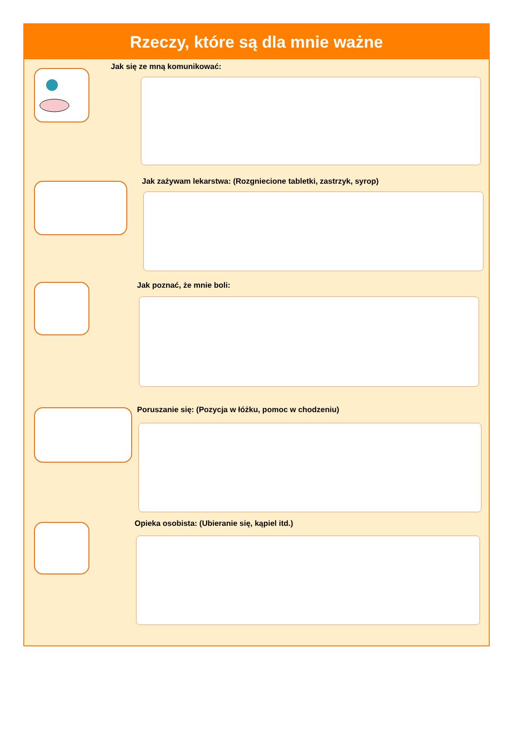Rzeczy, które są dla mnie ważne
Jak się ze mną komunikować:
Jak zażywam lekarstwa: (Rozgniecione tabletki, zastrzyk, syrop)
Jak poznać, że mnie boli:
Poruszanie się: (Pozycja w łóżku, pomoc w chodzeniu)
Opieka osobista: (Ubieranie się, kąpiel itd.)